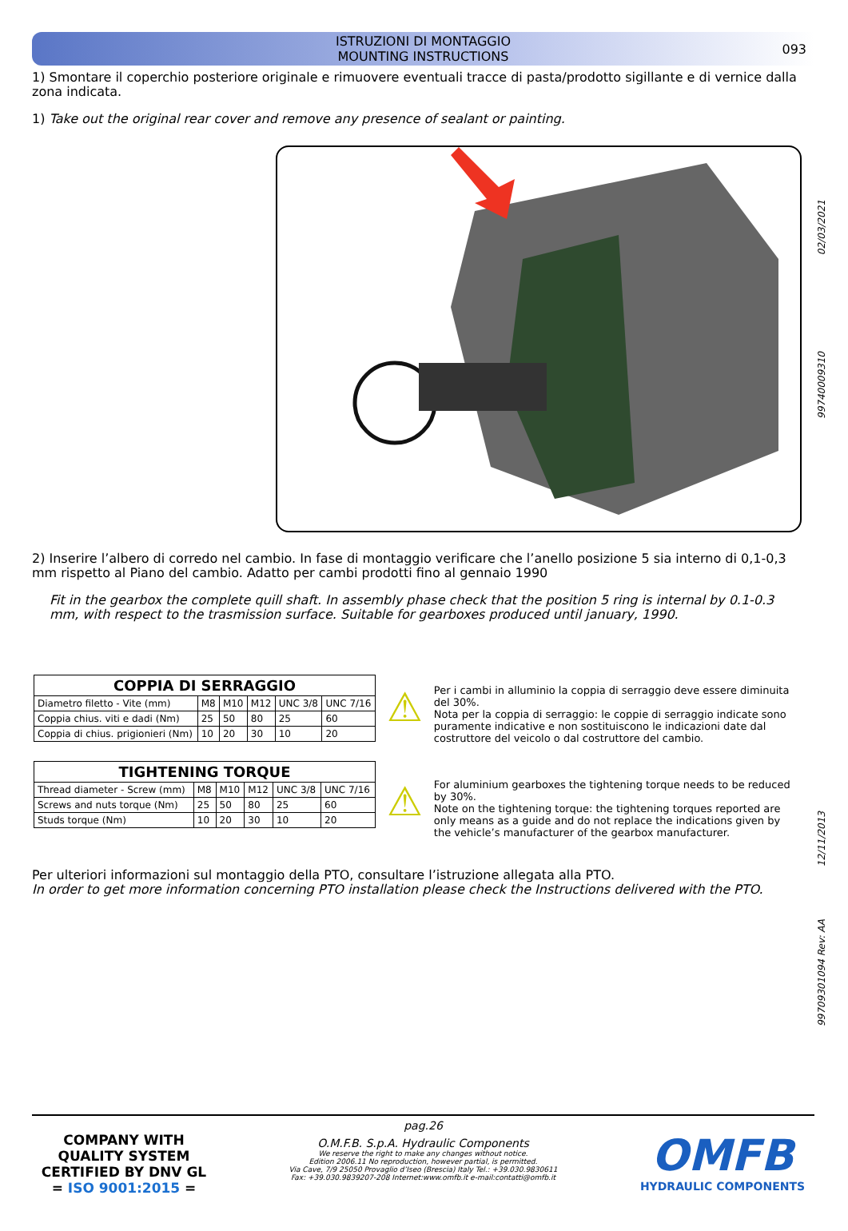ISTRUZIONI DI MONTAGGIO
MOUNTING INSTRUCTIONS
093
1) Smontare il coperchio posteriore originale e rimuovere eventuali tracce di pasta/prodotto sigillante e di vernice dalla zona indicata.
1) Take out the original rear cover and remove any presence of sealant or painting.
2) Inserire l’albero di corredo nel cambio. In fase di montaggio verificare che l’anello posizione 5 sia interno di 0,1-0,3 mm rispetto al Piano del cambio. Adatto per cambi prodotti fino al gennaio 1990
Fit in the gearbox the complete quill shaft. In assembly phase check that the position 5 ring is internal by 0.1-0.3 mm, with respect to the trasmission surface. Suitable for gearboxes produced until january, 1990.
| COPPIA DI SERRAGGIO | | | | | |
| --- | --- | --- | --- | --- | --- |
| Diametro filetto - Vite (mm) | M8 | M10 | M12 | UNC 3/8 | UNC 7/16 |
| Coppia chius. viti e dadi (Nm) | 25 | 50 | 80 | 25 | 60 |
| Coppia di chius. prigionieri (Nm) | 10 | 20 | 30 | 10 | 20 |
| TIGHTENING TORQUE | | | | | |
| --- | --- | --- | --- | --- | --- |
| Thread diameter - Screw (mm) | M8 | M10 | M12 | UNC 3/8 | UNC 7/16 |
| Screws and nuts torque (Nm) | 25 | 50 | 80 | 25 | 60 |
| Studs torque (Nm) | 10 | 20 | 30 | 10 | 20 |
⚠
Per i cambi in alluminio la coppia di serraggio deve essere diminuita del 30%.
Nota per la coppia di serraggio: le coppie di serraggio indicate sono puramente indicative e non sostituiscono le indicazioni date dal costruttore del veicolo o dal costruttore del cambio.
⚠
For aluminium gearboxes the tightening torque needs to be reduced by 30%.
Note on the tightening torque: the tightening torques reported are only means as a guide and do not replace the indications given by the vehicle’s manufacturer of the gearbox manufacturer.
Per ulteriori informazioni sul montaggio della PTO, consultare l’istruzione allegata alla PTO.
In order to get more information concerning PTO installation please check the Instructions delivered with the PTO.
02/03/2021
99740009310
12/11/2013
99709301094 Rev: AA
COMPANY WITH QUALITY SYSTEM CERTIFIED BY DNV GL
= ISO 9001:2015 =
pag.26
O.M.F.B. S.p.A. Hydraulic Components
We reserve the right to make any changes without notice.
Edition 2006.11 No reproduction, however partial, is permitted.
Via Cave, 7/9 25050 Provaglio d’Iseo (Brescia) Italy Tel.: +39.030.9830611
Fax: +39.030.9839207-208 Internet:www.omfb.it e-mail:contatti@omfb.it
OMFB
HYDRAULIC COMPONENTS